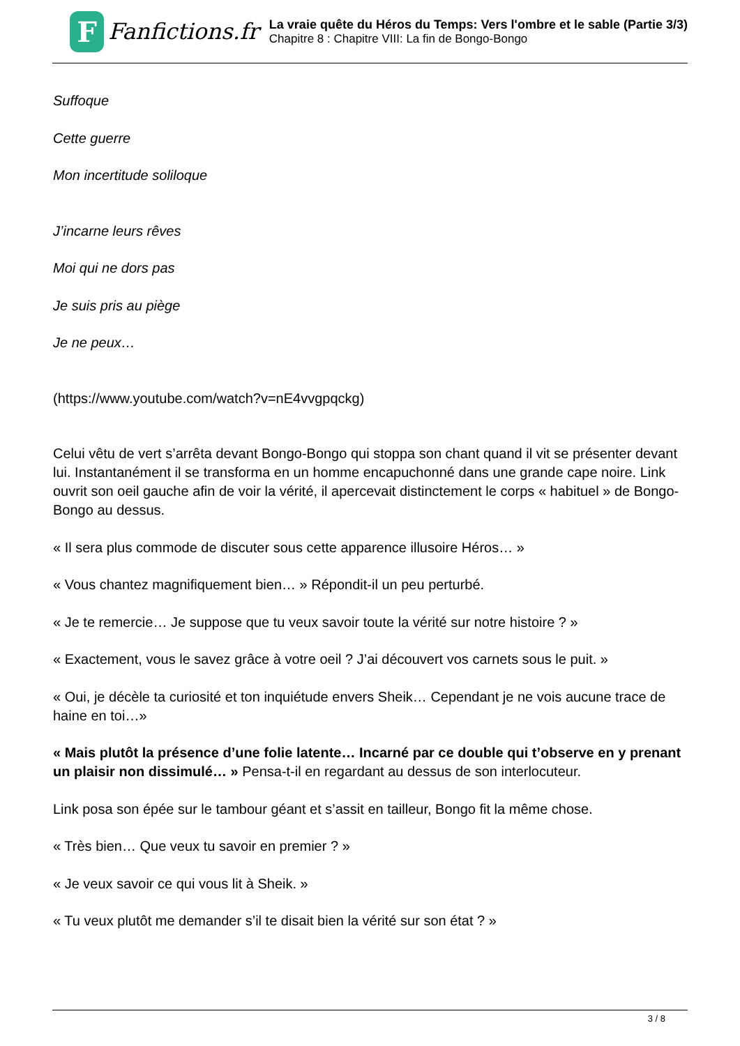F
Fanfictions.fr
La vraie quête du Héros du Temps: Vers l'ombre et le sable (Partie 3/3)
Chapitre 8 : Chapitre VIII: La fin de Bongo-Bongo
Suffoque
Cette guerre
Mon incertitude soliloque
J’incarne leurs rêves
Moi qui ne dors pas
Je suis pris au piège
Je ne peux…
(https://www.youtube.com/watch?v=nE4vvgpqckg)
Celui vêtu de vert s’arrêta devant Bongo-Bongo qui stoppa son chant quand il vit se présenter devant lui. Instantanément il se transforma en un homme encapuchonné dans une grande cape noire. Link ouvrit son oeil gauche afin de voir la vérité, il apercevait distinctement le corps « habituel » de Bongo-Bongo au dessus.
« Il sera plus commode de discuter sous cette apparence illusoire Héros… »
« Vous chantez magnifiquement bien… » Répondit-il un peu perturbé.
« Je te remercie… Je suppose que tu veux savoir toute la vérité sur notre histoire ? »
« Exactement, vous le savez grâce à votre oeil ? J’ai découvert vos carnets sous le puit. »
« Oui, je décèle ta curiosité et ton inquiétude envers Sheik… Cependant je ne vois aucune trace de haine en toi…»
« Mais plutôt la présence d’une folie latente… Incarné par ce double qui t’observe en y prenant un plaisir non dissimulé… » Pensa-t-il en regardant au dessus de son interlocuteur.
Link posa son épée sur le tambour géant et s’assit en tailleur, Bongo fit la même chose.
« Très bien… Que veux tu savoir en premier ? »
« Je veux savoir ce qui vous lit à Sheik. »
« Tu veux plutôt me demander s’il te disait bien la vérité sur son état ? »
3 / 8